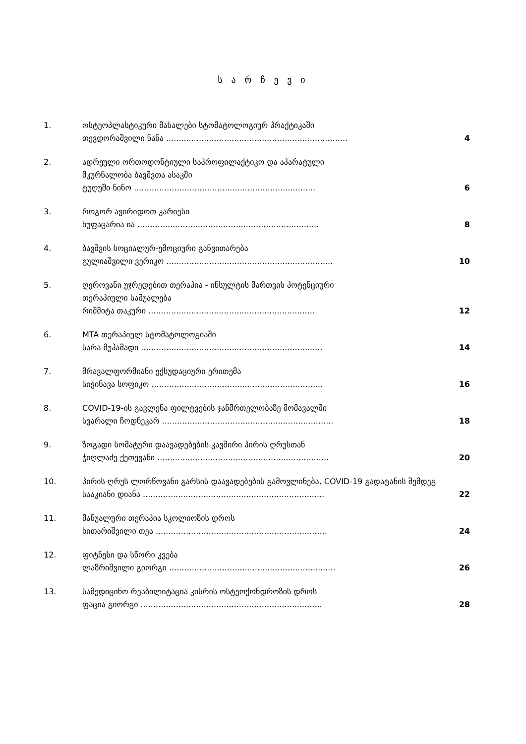ს ა რ ჩ ე ვ ი
| 1. | ოსტეოპლასტიკური მასალები სტომატოლოგიურ პრაქტიკაში თევდორაშვილი ნანა ........................................................................ | 4 |
| 2. | ადრეული ორთოდონტიული საპროფილაქტიკო და აპარატული მკურნალობა ბავშვთა ასაკში ტუღუში ნინო ........................................................................ | 6 |
| 3. | როგორ ავირიდოთ კარიესი ხუფაცარია ია ........................................................................ | 8 |
| 4. | ბავშვის სოციალურ-ემოციური განვითარება გულიაშვილი ვერიკო .................................................................. | 10 |
| 5. | ღეროვანი უჯრედებით თერაპია - ინსულტის მართვის პოტენციური თერაპიული საშუალება რიშმიტა თაკური .................................................................. | 12 |
| 6. | MTA თერაპიულ სტომატოლოგიაში სარა მუჰამადი ........................................................................ | 14 |
| 7. | მრავალფორმიანი ექსუდაციური ერითემა სიჭინავა სოფიკო .................................................................... | 16 |
| 8. | COVID-19-ის გავლენა ფილტვების ჯანმრთელობაზე მომავალში სვარალი ჩოდნეკარ .................................................................... | 18 |
| 9. | ზოგადი სომატური დაავადებების კავშირი პირის ღრუსთან ჭიღლაძე ქეთევანი .................................................................... | 20 |
| 10. | პირის ღრუს ლორწოვანი გარსის დაავადებების გამოვლინება, COVID-19 გადატანის შემდეგ სააკიანი დიანა ........................................................................ | 22 |
| 11. | მანუალური თერაპია სკოლიოზის დროს ხითარიშვილი თეა .................................................................... | 24 |
| 12. | ფიტნესი და სწორი კვება ლაზრიშვილი გიორგი .................................................................. | 26 |
| 13. | სამედიცინო რეაბილიტაცია კისრის ოსტეოქონდროზის დროს ფაცია გიორგი ........................................................................ | 28 |